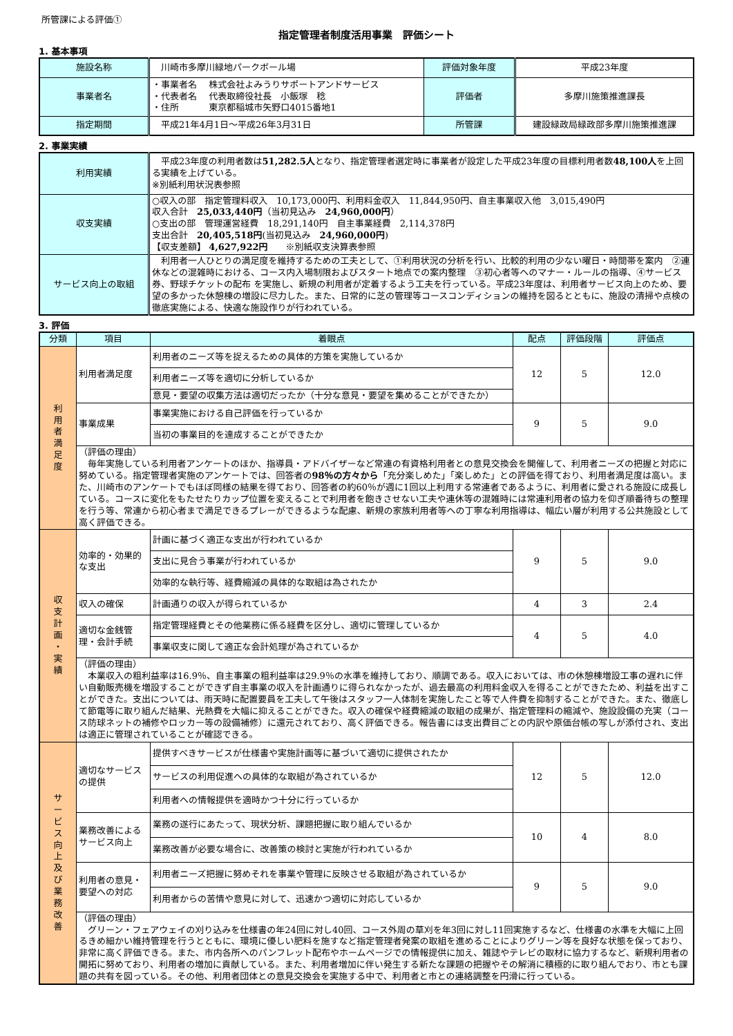所管課による評価①
指定管理者制度活用事業　評価シート
1. 基本事項
| 施設名称 | 川崎市多摩川緑地パークボール場 | 評価対象年度 | 平成23年度 |
| 事業者名 | ・事業者名 株式会社よみうりサポートアンドサービス ・代表者名 代表取締役社長 小飯塚 稔 ・住所 東京都稲城市矢野口4015番地1 | 評価者 | 多摩川施策推進課長 |
| 指定期間 | 平成21年4月1日～平成26年3月31日 | 所管課 | 建設緑政局緑政部多摩川施策推進課 |
2. 事業実績
| 利用実績 | 平成23年度の利用者数は 51,282.5人 となり、指定管理者選定時に事業者が設定した平成23年度の目標利用者数 48,100人 を上回る実績を上げている。 ※別紙利用状況表参照 |
| 収支実績 | ○収入の部 指定管理料収入 10,173,000円、利用料金収入 11,844,950円、自主事業収入他 3,015,490円 収入合計 25,033,440円 （当初見込み 24,960,000円 ） ○支出の部 管理運営経費 18,291,140円 自主事業経費 2,114,378円 支出合計 20,405,518円 (当初見込み 24,960,000円 ) 【収支差額】 4,627,922円 ※別紙収支決算表参照 |
| サービス向上の取組 | 利用者一人ひとりの満足度を維持するための工夫として、①利用状況の分析を行い、比較的利用の少ない曜日・時間帯を案内 ②連休などの混雑時における、コース内入場制限およびスタート地点での案内整理 ③初心者等へのマナー・ルールの指導、④サービス券、野球チケットの配布 を実施し、新規の利用者が定着するよう工夫を行っている。平成23年度は、利用者サービス向上のため、要望の多かった休憩棟の増設に尽力した。また、日常的に芝の管理等コースコンディションの維持を図るとともに、施設の清掃や点検の徹底実施による、快適な施設作りが行われている。 |
3. 評価
| 分類 | 項目 | 着眼点 | 配点 | 評価段階 | 評価点 |
| --- | --- | --- | --- | --- | --- |
| 利 用 者 満 足 度 | 利用者満足度 | 利用者のニーズ等を捉えるための具体的方策を実施しているか | 12 | 5 | 12.0 |
| | | 利用者ニーズ等を適切に分析しているか | | | |
| | | 意見・要望の収集方法は適切だったか（十分な意見・要望を集めることができたか） | | | |
| | 事業成果 | 事業実施における自己評価を行っているか | 9 | 5 | 9.0 |
| | | 当初の事業目的を達成することができたか | | | |
| | （評価の理由） 毎年実施している利用者アンケートのほか、指導員・アドバイザーなど常連の有資格利用者との意見交換会を開催して、利用者ニーズの把握と対応に努めている。指定管理者実施のアンケートでは、回答者の 98％の方々から 「充分楽しめた」「楽しめた」との評価を得ており、利用者満足度は高い。また、川崎市のアンケートでもほぼ同様の結果を得ており、回答者の約60％が週に1回以上利用する常連者であるように、利用者に愛される施設に成長している。コースに変化をもたせたりカップ位置を変えることで利用者を飽きさせない工夫や連休等の混雑時には常連利用者の協力を仰ぎ順番待ちの整理を行う等、常連から初心者まで満足できるプレーができるような配慮、新規の家族利用者等への丁寧な利用指導は、幅広い層が利用する公共施設として高く評価できる。 | | | | |
| 収 支 計 画 ・ 実 績 | 効率的・効果的な支出 | 計画に基づく適正な支出が行われているか | 9 | 5 | 9.0 |
| | | 支出に見合う事業が行われているか | | | |
| | | 効率的な執行等、経費縮減の具体的な取組は為されたか | | | |
| | 収入の確保 | 計画通りの収入が得られているか | 4 | 3 | 2.4 |
| | 適切な金銭管理・会計手続 | 指定管理経費とその他業務に係る経費を区分し、適切に管理しているか | 4 | 5 | 4.0 |
| | | 事業収支に関して適正な会計処理が為されているか | | | |
| | （評価の理由） 本業収入の粗利益率は16.9％、自主事業の粗利益率は29.9％の水準を維持しており、順調である。収入においては、市の休憩棟増設工事の遅れに伴い自動販売機を増設することができず自主事業の収入を計画通りに得られなかったが、過去最高の利用料金収入を得ることができたため、利益を出すことができた。支出については、雨天時に配置要員を工夫して午後はスタッフ一人体制を実施したこと等で人件費を抑制することができた。また、徹底して節電等に取り組んだ結果、光熱費を大幅に抑えることができた。収入の確保や経費縮減の取組の成果が、指定管理料の縮減や、施設設備の充実（コース防球ネットの補修やロッカー等の設備補修）に還元されており、高く評価できる。報告書には支出費目ごとの内訳や原価台帳の写しが添付され、支出は適正に管理されていることが確認できる。 | | | | |
| サ ー ビ ス 向 上 及 び 業 務 改 善 | 適切なサービスの提供 | 提供すべきサービスが仕様書や実施計画等に基づいて適切に提供されたか | 12 | 5 | 12.0 |
| | | サービスの利用促進への具体的な取組が為されているか | | | |
| | | 利用者への情報提供を適時かつ十分に行っているか | | | |
| | 業務改善によるサービス向上 | 業務の遂行にあたって、現状分析、課題把握に取り組んでいるか | 10 | 4 | 8.0 |
| | | 業務改善が必要な場合に、改善策の検討と実施が行われているか | | | |
| | 利用者の意見・要望への対応 | 利用者ニーズ把握に努めそれを事業や管理に反映させる取組が為されているか | 9 | 5 | 9.0 |
| | | 利用者からの苦情や意見に対して、迅速かつ適切に対応しているか | | | |
| | （評価の理由） グリーン・フェアウェイの刈り込みを仕様書の年24回に対し40回、コース外周の草刈を年3回に対し11回実施するなど、仕様書の水準を大幅に上回るきめ細かい維持管理を行うとともに、環境に優しい肥料を施すなど指定管理者発案の取組を進めることによりグリーン等を良好な状態を保っており、非常に高く評価できる。また、市内各所へのパンフレット配布やホームページでの情報提供に加え、雑誌やテレビの取材に協力するなど、新規利用者の開拓に努めており、利用者の増加に貢献している。また、利用者増加に伴い発生する新たな課題の把握やその解消に積極的に取り組んでおり、市とも課題の共有を図っている。その他、利用者団体との意見交換会を実施する中で、利用者と市との連絡調整を円滑に行っている。 | | | | |